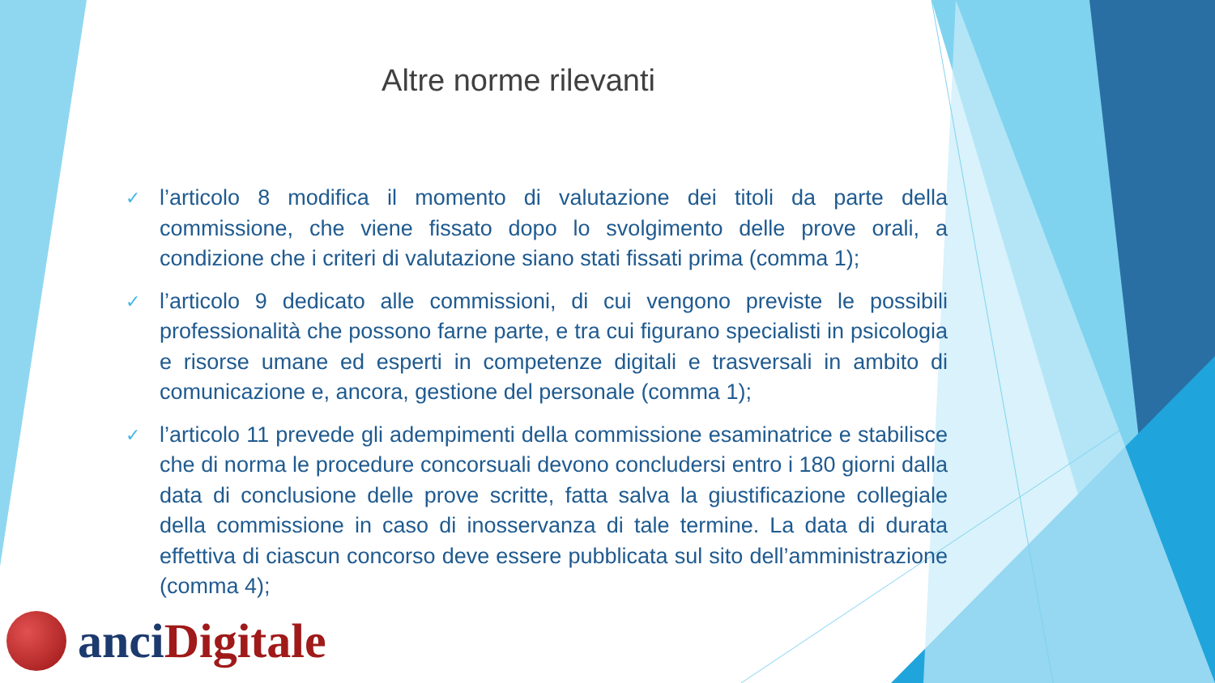Altre norme rilevanti
✓ l’articolo 8 modifica il momento di valutazione dei titoli da parte della commissione, che viene fissato dopo lo svolgimento delle prove orali, a condizione che i criteri di valutazione siano stati fissati prima (comma 1);
✓ l’articolo 9 dedicato alle commissioni, di cui vengono previste le possibili professionalità che possono farne parte, e tra cui figurano specialisti in psicologia e risorse umane ed esperti in competenze digitali e trasversali in ambito di comunicazione e, ancora, gestione del personale (comma 1);
✓ l’articolo 11 prevede gli adempimenti della commissione esaminatrice e stabilisce che di norma le procedure concorsuali devono concludersi entro i 180 giorni dalla data di conclusione delle prove scritte, fatta salva la giustificazione collegiale della commissione in caso di inosservanza di tale termine. La data di durata effettiva di ciascun concorso deve essere pubblicata sul sito dell’amministrazione (comma 4);
anci Digitale